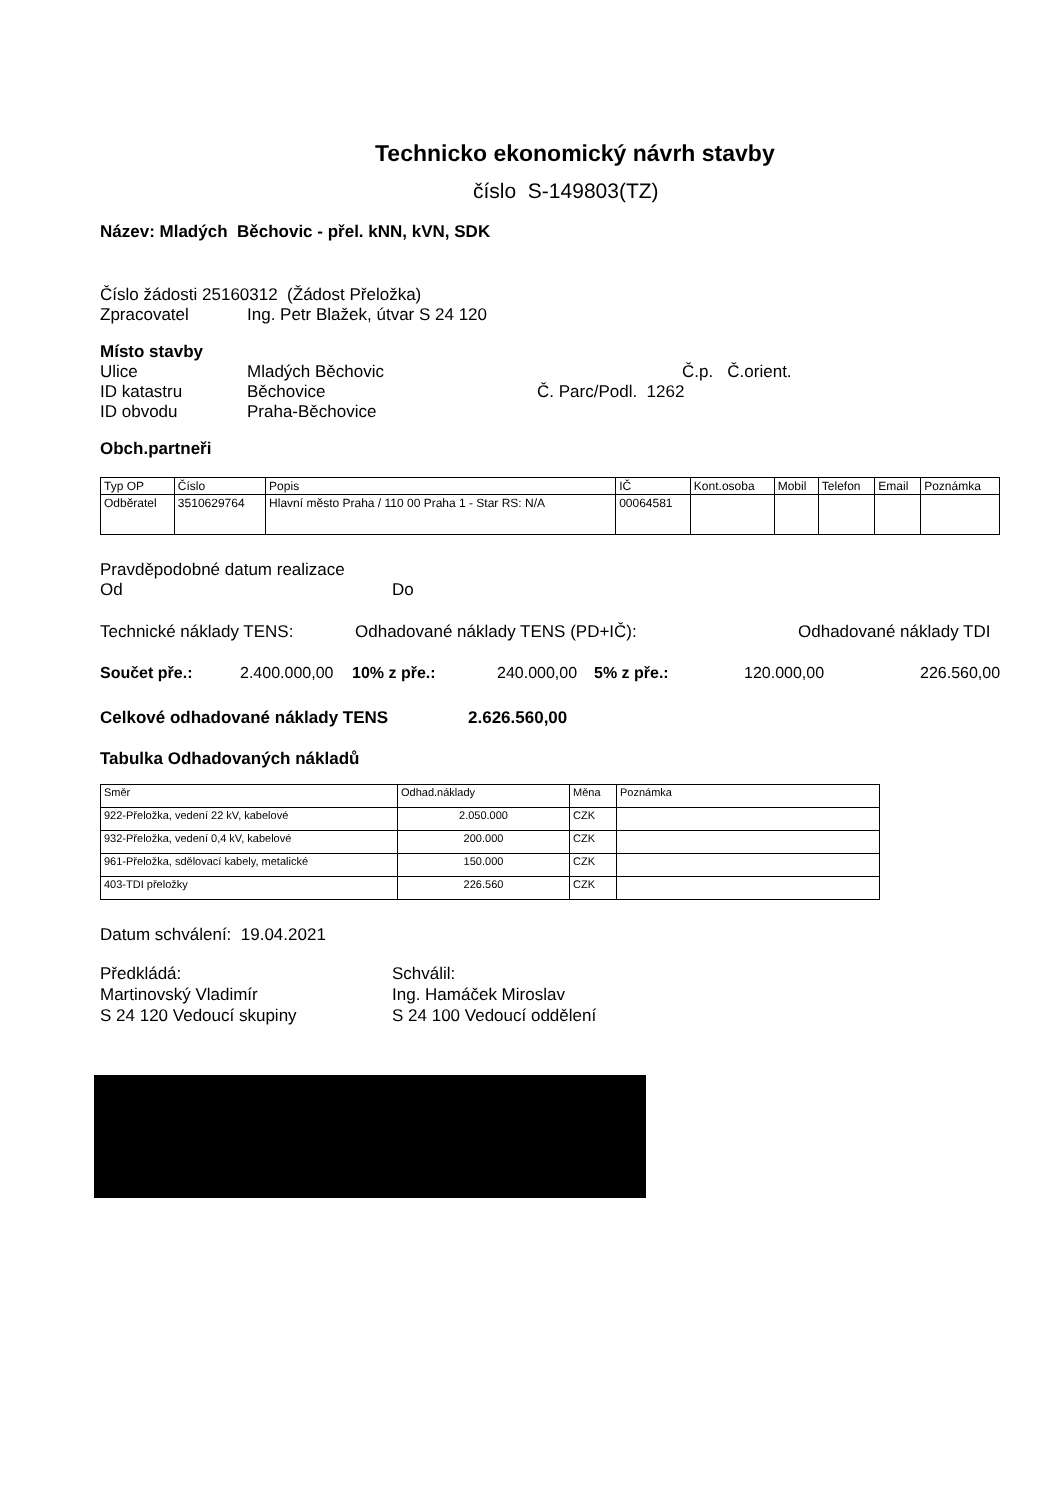Technicko ekonomický návrh stavby
číslo S-149803(TZ)
Název: Mladých Běchovic - přel. kNN, kVN, SDK
Číslo žádosti 25160312 (Žádost Přeložka)
Zpracovatel Ing. Petr Blažek, útvar S 24 120
Místo stavby
Ulice Mladých Běchovic Č.p. Č.orient.
ID katastru Běchovice Č. Parc/Podl. 1262
ID obvodu Praha-Běchovice
Obch.partneři
| Typ OP | Číslo | Popis | IČ | Kont.osoba | Mobil | Telefon | Email | Poznámka |
| --- | --- | --- | --- | --- | --- | --- | --- | --- |
| Odběratel | 3510629764 | Hlavní město Praha / 110 00 Praha 1 - Star RS: N/A | 00064581 | | | | | |
Pravděpodobné datum realizace
Od Do
Technické náklady TENS: Odhadované náklady TENS (PD+IČ): Odhadované náklady TDI
Součet pře.: 2.400.000,00 10% z pře.: 240.000,00 5% z pře.: 120.000,00 226.560,00
Celkové odhadované náklady TENS 2.626.560,00
Tabulka Odhadovaných nákladů
| Směr | Odhad.náklady | Měna | Poznámka |
| --- | --- | --- | --- |
| 922-Přeložka, vedení 22 kV, kabelové | 2.050.000 | CZK | |
| 932-Přeložka, vedení 0,4 kV, kabelové | 200.000 | CZK | |
| 961-Přeložka, sdělovací kabely, metalické | 150.000 | CZK | |
| 403-TDI přeložky | 226.560 | CZK | |
Datum schválení: 19.04.2021
Předkládá:
Martinovský Vladimír
S 24 120 Vedoucí skupiny
Schválil:
Ing. Hamáček Miroslav
S 24 100 Vedoucí oddělení